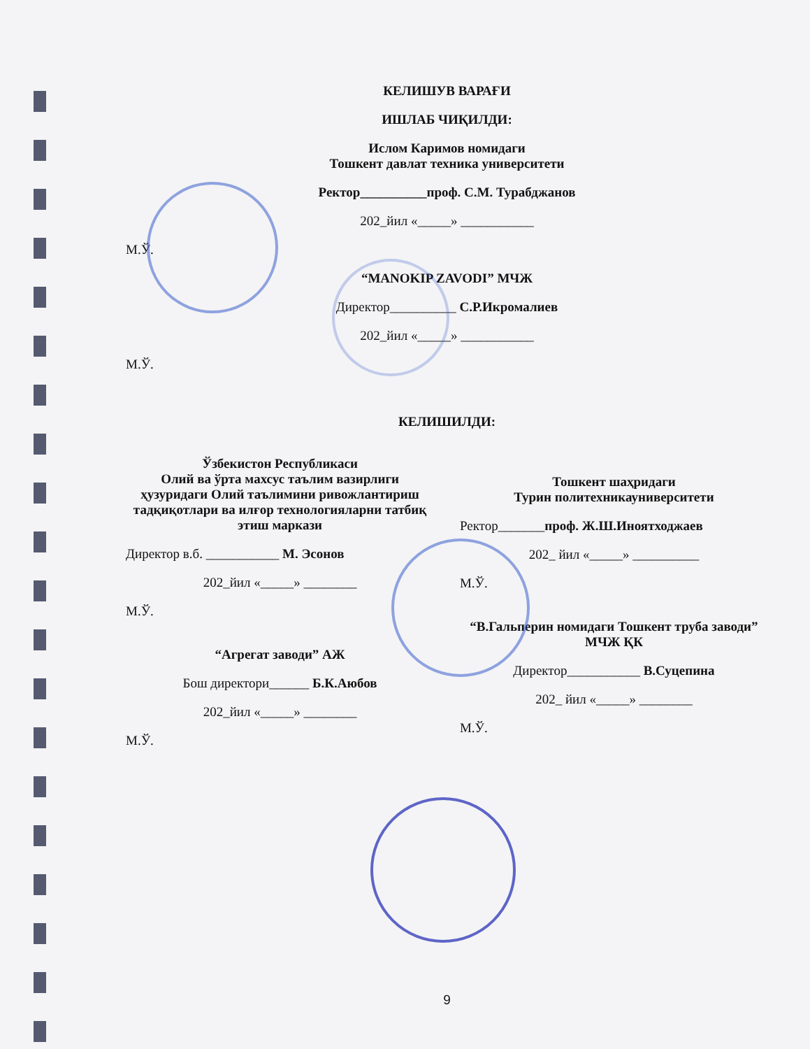КЕЛИШУВ ВАРАҒИ
ИШЛАБ ЧИҚИЛДИ:
Ислом Каримов номидаги
Тошкент давлат техника университети
Ректор__________проф. С.М. Турабджанов
202_йил «_____» ___________
М.Ў.
“MANOKIP ZAVODI” МЧЖ
Директор__________ С.Р.Икромалиев
202_йил «_____» ___________
М.Ў.
КЕЛИШИЛДИ:
Ўзбекистон Республикаси
Олий ва ўрта махсус таълим вазирлиги ҳузуридаги Олий таълимини ривожлантириш тадқиқотлари ва илғор технологияларни татбиқ этиш маркази
Директор в.б. ___________ М. Эсонов
202_йил «_____» ________
М.Ў.
“Агрегат заводи” АЖ
Бош директори______ Б.К.Аюбов
202_йил «_____» ________
М.Ў.
Тошкент шаҳридаги
Турин политехникауниверситети
Ректор_______проф. Ж.Ш.Иноятходжаев
202_ йил «_____» __________
М.Ў.
“В.Гальперин номидаги Тошкент труба заводи” МЧЖ ҚК
Директор___________ В.Суцепина
202_ йил «_____» ________
М.Ў.
9